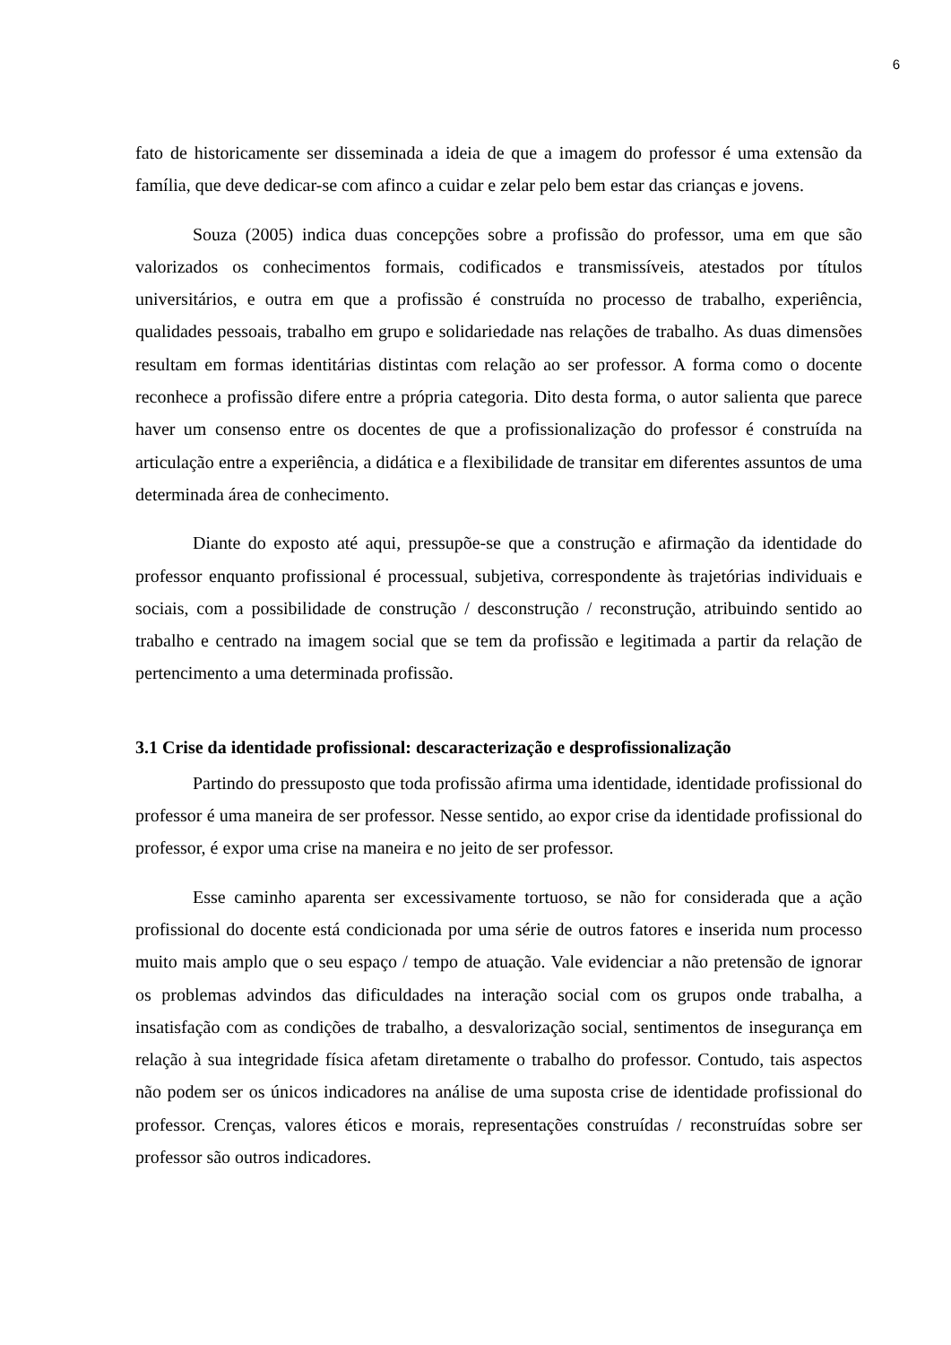6
fato de historicamente ser disseminada a ideia de que a imagem do professor é uma extensão da família, que deve dedicar-se com afinco a cuidar e zelar pelo bem estar das crianças e jovens.
Souza (2005) indica duas concepções sobre a profissão do professor, uma em que são valorizados os conhecimentos formais, codificados e transmissíveis, atestados por títulos universitários, e outra em que a profissão é construída no processo de trabalho, experiência, qualidades pessoais, trabalho em grupo e solidariedade nas relações de trabalho. As duas dimensões resultam em formas identitárias distintas com relação ao ser professor. A forma como o docente reconhece a profissão difere entre a própria categoria. Dito desta forma, o autor salienta que parece haver um consenso entre os docentes de que a profissionalização do professor é construída na articulação entre a experiência, a didática e a flexibilidade de transitar em diferentes assuntos de uma determinada área de conhecimento.
Diante do exposto até aqui, pressupõe-se que a construção e afirmação da identidade do professor enquanto profissional é processual, subjetiva, correspondente às trajetórias individuais e sociais, com a possibilidade de construção / desconstrução / reconstrução, atribuindo sentido ao trabalho e centrado na imagem social que se tem da profissão e legitimada a partir da relação de pertencimento a uma determinada profissão.
3.1 Crise da identidade profissional: descaracterização e desprofissionalização
Partindo do pressuposto que toda profissão afirma uma identidade, identidade profissional do professor é uma maneira de ser professor. Nesse sentido, ao expor crise da identidade profissional do professor, é expor uma crise na maneira e no jeito de ser professor.
Esse caminho aparenta ser excessivamente tortuoso, se não for considerada que a ação profissional do docente está condicionada por uma série de outros fatores e inserida num processo muito mais amplo que o seu espaço / tempo de atuação. Vale evidenciar a não pretensão de ignorar os problemas advindos das dificuldades na interação social com os grupos onde trabalha, a insatisfação com as condições de trabalho, a desvalorização social, sentimentos de insegurança em relação à sua integridade física afetam diretamente o trabalho do professor. Contudo, tais aspectos não podem ser os únicos indicadores na análise de uma suposta crise de identidade profissional do professor. Crenças, valores éticos e morais, representações construídas / reconstruídas sobre ser professor são outros indicadores.